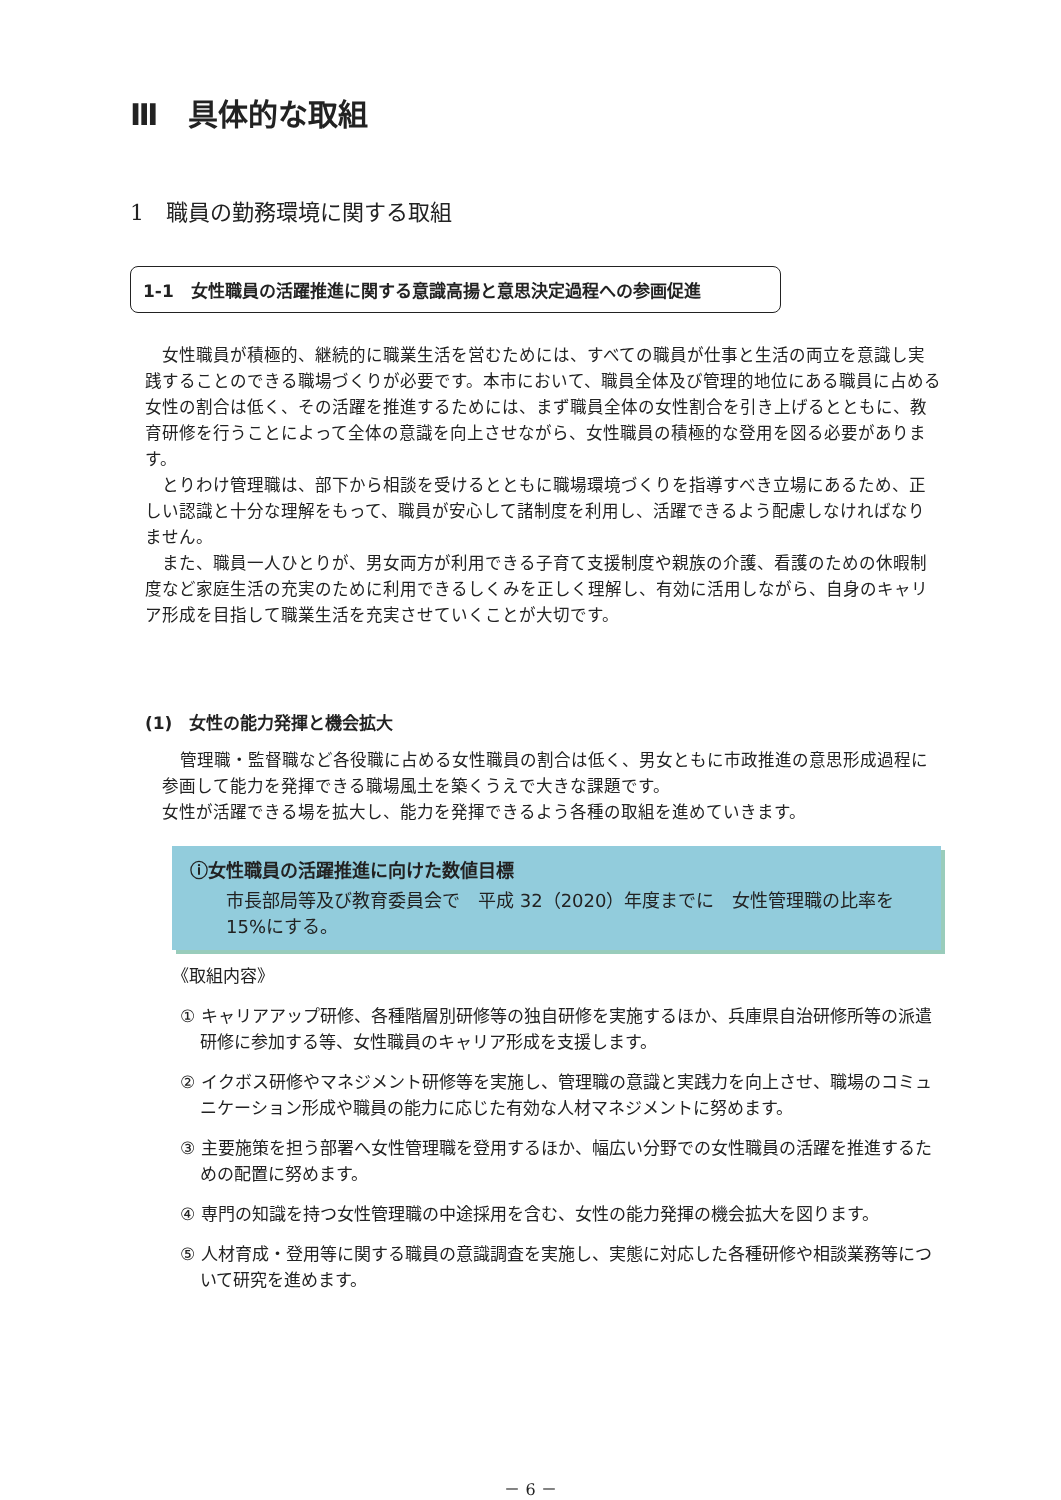Ⅲ　具体的な取組
1　職員の勤務環境に関する取組
1-1　女性職員の活躍推進に関する意識高揚と意思決定過程への参画促進
　女性職員が積極的、継続的に職業生活を営むためには、すべての職員が仕事と生活の両立を意識し実践することのできる職場づくりが必要です。本市において、職員全体及び管理的地位にある職員に占める女性の割合は低く、その活躍を推進するためには、まず職員全体の女性割合を引き上げるとともに、教育研修を行うことによって全体の意識を向上させながら、女性職員の積極的な登用を図る必要があります。
　とりわけ管理職は、部下から相談を受けるとともに職場環境づくりを指導すべき立場にあるため、正しい認識と十分な理解をもって、職員が安心して諸制度を利用し、活躍できるよう配慮しなければなりません。
　また、職員一人ひとりが、男女両方が利用できる子育て支援制度や親族の介護、看護のための休暇制度など家庭生活の充実のために利用できるしくみを正しく理解し、有効に活用しながら、自身のキャリア形成を目指して職業生活を充実させていくことが大切です。
(1)　女性の能力発揮と機会拡大
管理職・監督職など各役職に占める女性職員の割合は低く、男女ともに市政推進の意思形成過程に参画して能力を発揮できる職場風土を築くうえで大きな課題です。
女性が活躍できる場を拡大し、能力を発揮できるよう各種の取組を進めていきます。
ⓘ女性職員の活躍推進に向けた数値目標
市長部局等及び教育委員会で　平成 32（2020）年度までに　女性管理職の比率を 15%にする。
《取組内容》
① キャリアアップ研修、各種階層別研修等の独自研修を実施するほか、兵庫県自治研修所等の派遣研修に参加する等、女性職員のキャリア形成を支援します。
② イクボス研修やマネジメント研修等を実施し、管理職の意識と実践力を向上させ、職場のコミュニケーション形成や職員の能力に応じた有効な人材マネジメントに努めます。
③ 主要施策を担う部署へ女性管理職を登用するほか、幅広い分野での女性職員の活躍を推進するための配置に努めます。
④ 専門の知識を持つ女性管理職の中途採用を含む、女性の能力発揮の機会拡大を図ります。
⑤ 人材育成・登用等に関する職員の意識調査を実施し、実態に対応した各種研修や相談業務等について研究を進めます。
－ 6 －